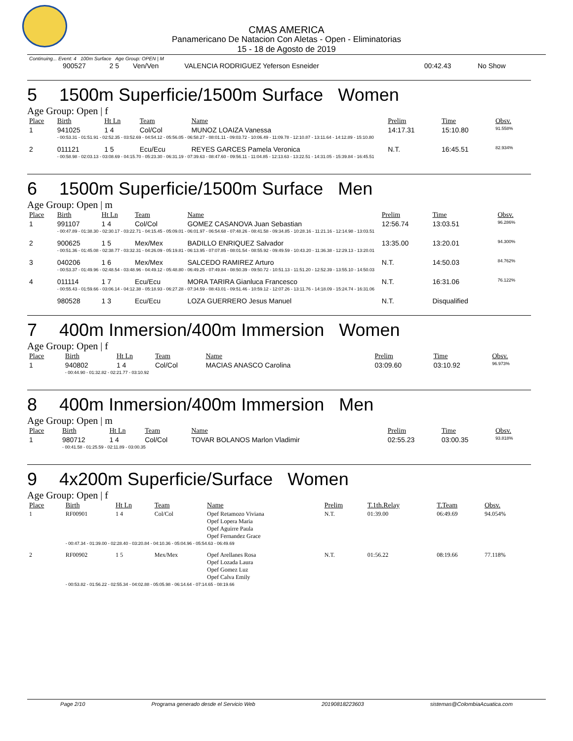CMAS AMERICA
Panamericano De Natacion Con Aletas - Open - Eliminatorias
15 - 18 de Agosto de 2019
Continuing... Event: 4 100m Surface Age Group: OPEN | M
| | 900527 | 2 5 | Ven/Ven | VALENCIA RODRIGUEZ Yeferson Esneider | 00:42.43 | No Show |
5 1500m Superficie/1500m Surface Women
Age Group: Open | f
| Place | Birth | Ht Ln | Team | Name | Prelim | Time | Obsv. |
| --- | --- | --- | --- | --- | --- | --- | --- |
| 1 | 941025 | 1 4 | Col/Col | MUNOZ LOAIZA Vanessa | 14:17.31 | 15:10.80 | 91.558% |
| | - 00:53.31 - 01:51.91 - 02:52.35 - 03:52.69 - 04:54.12 - 05:56.05 - 06:58.27 - 08:01.11 - 09:03.72 - 10:06.49 - 11:09.78 - 12:10.87 - 13:11.64 - 14:12.89 - 15:10.80 | | | | | | |
| 2 | 011121 | 1 5 | Ecu/Ecu | REYES GARCES Pamela Veronica | N.T. | 16:45.51 | 82.934% |
| | - 00:58.98 - 02:03.13 - 03:08.69 - 04:15.70 - 05:23.30 - 06:31.19 - 07:39.63 - 08:47.60 - 09:56.11 - 11:04.85 - 12:13.63 - 13:22.51 - 14:31.05 - 15:39.84 - 16:45.51 | | | | | | |
6 1500m Superficie/1500m Surface Men
Age Group: Open | m
| Place | Birth | Ht Ln | Team | Name | Prelim | Time | Obsv. |
| --- | --- | --- | --- | --- | --- | --- | --- |
| 1 | 991107 | 1 4 | Col/Col | GOMEZ CASANOVA Juan Sebastian | 12:56.74 | 13:03.51 | 96.286% |
| | - 00:47.89 - 01:38.30 - 02:30.17 - 03:22.71 - 04:15.45 - 05:09.01 - 06:01.97 - 06:54.68 - 07:48.26 - 08:41.58 - 09:34.85 - 10:28.16 - 11:21.16 - 12:14.98 - 13:03.51 | | | | | | |
| 2 | 900625 | 1 5 | Mex/Mex | BADILLO ENRIQUEZ Salvador | 13:35.00 | 13:20.01 | 94.300% |
| | - 00:51.36 - 01:45.08 - 02:38.77 - 03:32.31 - 04:26.09 - 05:19.81 - 06:13.95 - 07:07.85 - 08:01.54 - 08:55.92 - 09:49.59 - 10:43.20 - 11:36.38 - 12:29.13 - 13:20.01 | | | | | | |
| 3 | 040206 | 1 6 | Mex/Mex | SALCEDO RAMIREZ Arturo | N.T. | 14:50.03 | 84.762% |
| | - 00:53.37 - 01:49.96 - 02:48.54 - 03:48.96 - 04:49.12 - 05:48.80 - 06:49.25 - 07:49.84 - 08:50.39 - 09:50.72 - 10:51.13 - 11:51.20 - 12:52.39 - 13:55.10 - 14:50.03 | | | | | | |
| 4 | 011114 | 1 7 | Ecu/Ecu | MORA TARIRA Gianluca Francesco | N.T. | 16:31.06 | 76.122% |
| | - 00:55.43 - 01:59.66 - 03:06.14 - 04:12.38 - 05:18.93 - 06:27.28 - 07:34.59 - 08:43.01 - 09:51.46 - 10:59.12 - 12:07.26 - 13:11.76 - 14:18.09 - 15:24.74 - 16:31.06 | | | | | | |
| | 980528 | 1 3 | Ecu/Ecu | LOZA GUERRERO Jesus Manuel | N.T. | Disqualified | |
7 400m Inmersion/400m Immersion Women
Age Group: Open | f
| Place | Birth | Ht Ln | Team | Name | Prelim | Time | Obsv. |
| --- | --- | --- | --- | --- | --- | --- | --- |
| 1 | 940802 | 1 4 | Col/Col | MACIAS ANASCO Carolina | 03:09.60 | 03:10.92 | 96.973% |
| | - 00:44.90 - 01:32.82 - 02:21.77 - 03:10.92 | | | | | | |
8 400m Inmersion/400m Immersion Men
Age Group: Open | m
| Place | Birth | Ht Ln | Team | Name | Prelim | Time | Obsv. |
| --- | --- | --- | --- | --- | --- | --- | --- |
| 1 | 980712 | 1 4 | Col/Col | TOVAR BOLANOS Marlon Vladimir | 02:55.23 | 03:00.35 | 93.818% |
| | - 00:41.58 - 01:25.59 - 02:11.89 - 03:00.35 | | | | | | |
9 4x200m Superficie/Surface Women
Age Group: Open | f
| Place | Birth | Ht Ln | Team | Name | Prelim | T.1th.Relay | T.Team | Obsv. |
| --- | --- | --- | --- | --- | --- | --- | --- | --- |
| 1 | RF00901 | 1 4 | Col/Col | Opef Retamozo Viviana Opef Lopera Maria Opef Aguirre Paula Opef Fernandez Grace | N.T. | 01:39.00 | 06:49.69 | 94.054% |
| | - 00:47.34 - 01:39.00 - 02:28.40 - 03:20.84 - 04:10.36 - 05:04.96 - 05:54.63 - 06:49.69 | | | | | | | |
| 2 | RF00902 | 1 5 | Mex/Mex | Opef Arellanes Rosa Opef Lozada Laura Opef Gomez Luz Opef Calva Emily | N.T. | 01:56.22 | 08:19.66 | 77.118% |
| | - 00:53.82 - 01:56.22 - 02:55.34 - 04:02.88 - 05:05.98 - 06:14.64 - 07:14.65 - 08:19.66 | | | | | | | |
Page 2/10 Programa generado desde el Servicio Web 20190818223603 sistemas@ColombiaAcuatica.com